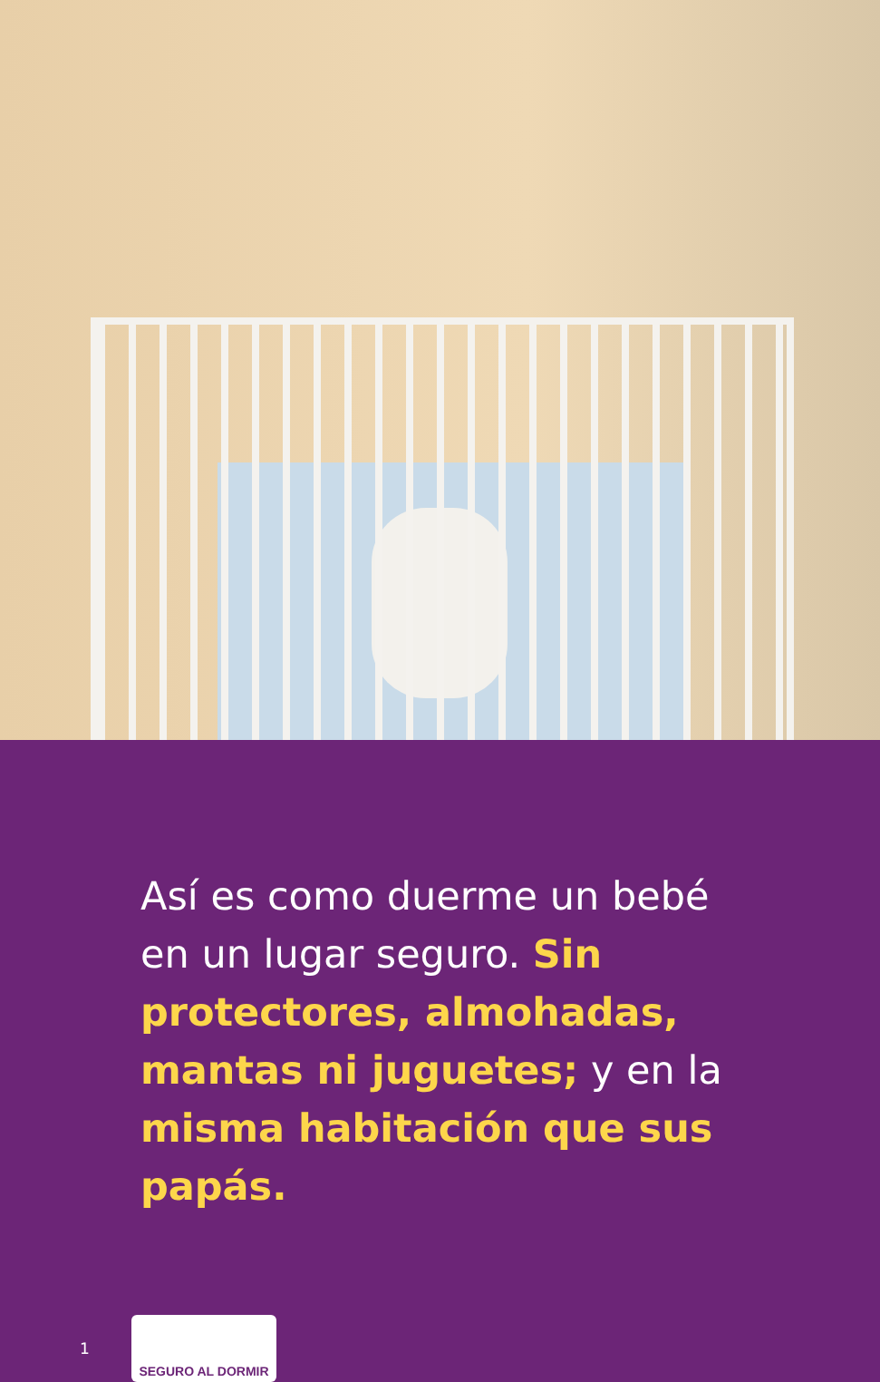Así es como duerme un bebé en un lugar seguro. Sin protectores, almohadas, mantas ni juguetes; y en la misma habitación que sus papás.
1
SEGURO AL DORMIR